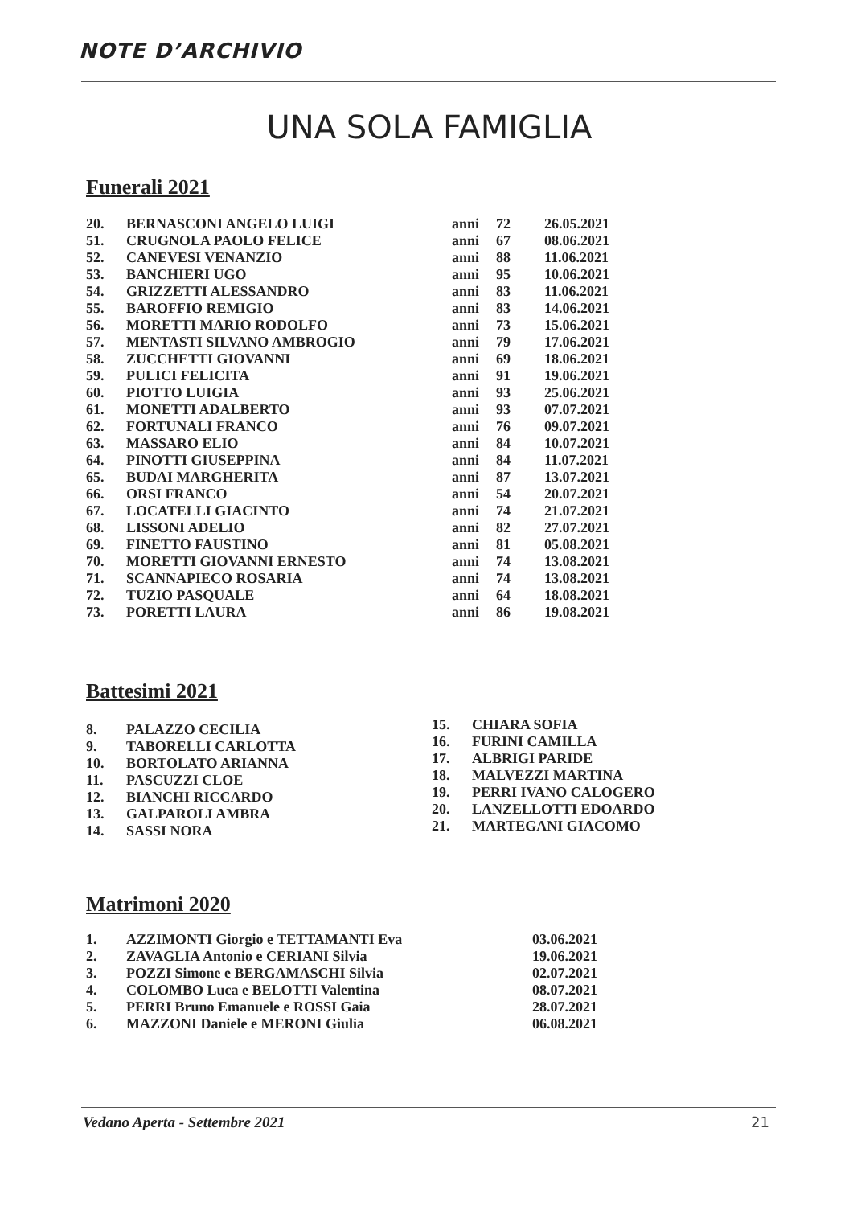NOTE D’ARCHIVIO
UNA SOLA FAMIGLIA
Funerali 2021
| 20. | BERNASCONI ANGELO LUIGI | anni | 72 | 26.05.2021 |
| 51. | CRUGNOLA PAOLO FELICE | anni | 67 | 08.06.2021 |
| 52. | CANEVESI VENANZIO | anni | 88 | 11.06.2021 |
| 53. | BANCHIERI UGO | anni | 95 | 10.06.2021 |
| 54. | GRIZZETTI ALESSANDRO | anni | 83 | 11.06.2021 |
| 55. | BAROFFIO REMIGIO | anni | 83 | 14.06.2021 |
| 56. | MORETTI MARIO RODOLFO | anni | 73 | 15.06.2021 |
| 57. | MENTASTI SILVANO AMBROGIO | anni | 79 | 17.06.2021 |
| 58. | ZUCCHETTI GIOVANNI | anni | 69 | 18.06.2021 |
| 59. | PULICI FELICITA | anni | 91 | 19.06.2021 |
| 60. | PIOTTO LUIGIA | anni | 93 | 25.06.2021 |
| 61. | MONETTI ADALBERTO | anni | 93 | 07.07.2021 |
| 62. | FORTUNALI FRANCO | anni | 76 | 09.07.2021 |
| 63. | MASSARO ELIO | anni | 84 | 10.07.2021 |
| 64. | PINOTTI GIUSEPPINA | anni | 84 | 11.07.2021 |
| 65. | BUDAI MARGHERITA | anni | 87 | 13.07.2021 |
| 66. | ORSI FRANCO | anni | 54 | 20.07.2021 |
| 67. | LOCATELLI GIACINTO | anni | 74 | 21.07.2021 |
| 68. | LISSONI ADELIO | anni | 82 | 27.07.2021 |
| 69. | FINETTO FAUSTINO | anni | 81 | 05.08.2021 |
| 70. | MORETTI GIOVANNI ERNESTO | anni | 74 | 13.08.2021 |
| 71. | SCANNAPIECO ROSARIA | anni | 74 | 13.08.2021 |
| 72. | TUZIO PASQUALE | anni | 64 | 18.08.2021 |
| 73. | PORETTI LAURA | anni | 86 | 19.08.2021 |
Battesimi 2021
| 8. | PALAZZO CECILIA |
| 9. | TABORELLI CARLOTTA |
| 10. | BORTOLATO ARIANNA |
| 11. | PASCUZZI CLOE |
| 12. | BIANCHI RICCARDO |
| 13. | GALPAROLI AMBRA |
| 14. | SASSI NORA |
| 15. | CHIARA SOFIA |
| 16. | FURINI CAMILLA |
| 17. | ALBRIGI PARIDE |
| 18. | MALVEZZI MARTINA |
| 19. | PERRI IVANO CALOGERO |
| 20. | LANZELLOTTI EDOARDO |
| 21. | MARTEGANI GIACOMO |
Matrimoni 2020
| 1. | AZZIMONTI Giorgio e TETTAMANTI Eva | 03.06.2021 |
| 2. | ZAVAGLIA Antonio e CERIANI Silvia | 19.06.2021 |
| 3. | POZZI Simone e BERGAMASCHI Silvia | 02.07.2021 |
| 4. | COLOMBO Luca e BELOTTI Valentina | 08.07.2021 |
| 5. | PERRI Bruno Emanuele e ROSSI Gaia | 28.07.2021 |
| 6. | MAZZONI Daniele e MERONI Giulia | 06.08.2021 |
Vedano Aperta - Settembre 2021 21